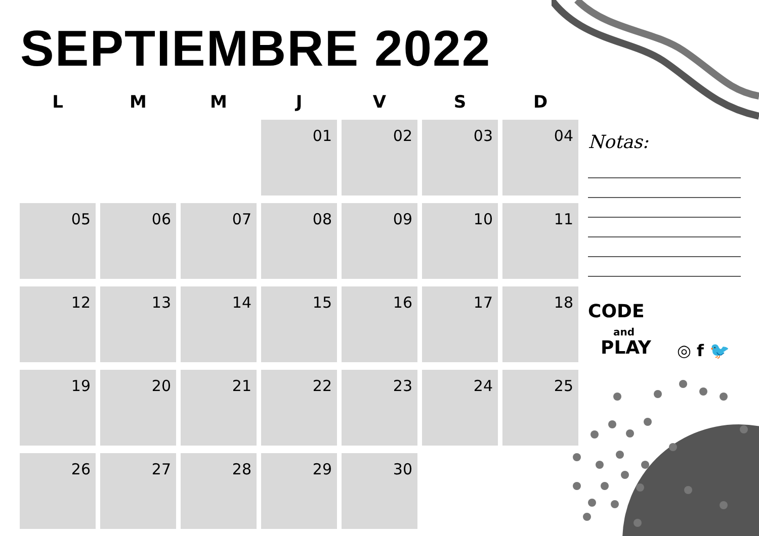SEPTIEMBRE 2022
| L | M | M | J | V | S | D |
| --- | --- | --- | --- | --- | --- | --- |
| | | | 01 | 02 | 03 | 04 |
| 05 | 06 | 07 | 08 | 09 | 10 | 11 |
| 12 | 13 | 14 | 15 | 16 | 17 | 18 |
| 19 | 20 | 21 | 22 | 23 | 24 | 25 |
| 26 | 27 | 28 | 29 | 30 | | |
Notas:
CODE
and
PLAY
◎ f 🐦